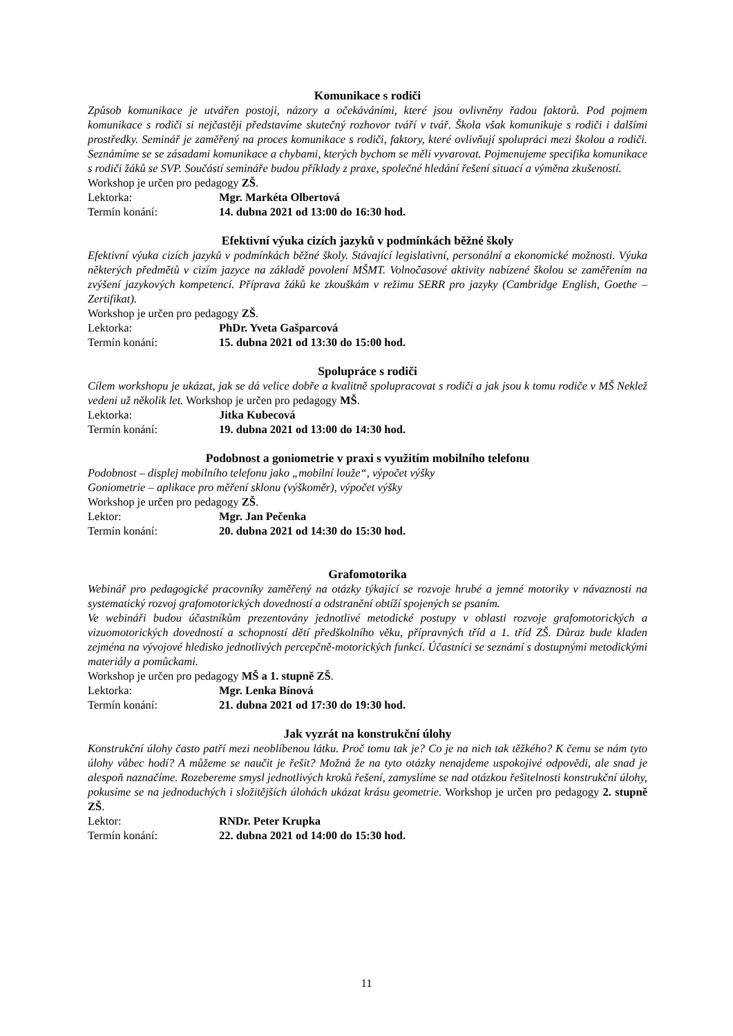Komunikace s rodiči
Způsob komunikace je utvářen postoji, názory a očekáváními, které jsou ovlivněny řadou faktorů. Pod pojmem komunikace s rodiči si nejčastěji představíme skutečný rozhovor tváří v tvář. Škola však komunikuje s rodiči i dalšími prostředky. Seminář je zaměřený na proces komunikace s rodiči, faktory, které ovlivňují spolupráci mezi školou a rodiči. Seznámíme se se zásadami komunikace a chybami, kterých bychom se měli vyvarovat. Pojmenujeme specifika komunikace s rodiči žáků se SVP. Součástí semináře budou příklady z praxe, společné hledání řešení situací a výměna zkušeností.
Workshop je určen pro pedagogy ZŠ.
Lektorka: Mgr. Markéta Olbertová
Termín konání: 14. dubna 2021 od 13:00 do 16:30 hod.
Efektivní výuka cizích jazyků v podmínkách běžné školy
Efektivní výuka cizích jazyků v podmínkách běžné školy. Stávající legislativní, personální a ekonomické možnosti. Výuka některých předmětů v cizím jazyce na základě povolení MŠMT. Volnočasové aktivity nabízené školou se zaměřením na zvýšení jazykových kompetencí. Příprava žáků ke zkouškám v režimu SERR pro jazyky (Cambridge English, Goethe – Zertifikat).
Workshop je určen pro pedagogy ZŠ.
Lektorka: PhDr. Yveta Gašparcová
Termín konání: 15. dubna 2021 od 13:30 do 15:00 hod.
Spolupráce s rodiči
Cílem workshopu je ukázat, jak se dá velice dobře a kvalitně spolupracovat s rodiči a jak jsou k tomu rodiče v MŠ Neklež vedeni už několik let. Workshop je určen pro pedagogy MŠ.
Lektorka: Jitka Kubecová
Termín konání: 19. dubna 2021 od 13:00 do 14:30 hod.
Podobnost a goniometrie v praxi s využitím mobilního telefonu
Podobnost – displej mobilního telefonu jako „mobilní louže“, výpočet výšky
Goniometrie – aplikace pro měření sklonu (výškoměr), výpočet výšky
Workshop je určen pro pedagogy ZŠ.
Lektor: Mgr. Jan Pečenka
Termín konání: 20. dubna 2021 od 14:30 do 15:30 hod.
Grafomotorika
Webinář pro pedagogické pracovníky zaměřený na otázky týkající se rozvoje hrubé a jemné motoriky v návaznosti na systematický rozvoj grafomotorických dovedností a odstranění obtíží spojených se psaním.
Ve webináři budou účastníkům prezentovány jednotlivé metodické postupy v oblasti rozvoje grafomotorických a vizuomotorických dovedností a schopností dětí předškolního věku, přípravných tříd a 1. tříd ZŠ. Důraz bude kladen zejména na vývojové hledisko jednotlivých percepčně-motorických funkcí. Účastníci se seznámí s dostupnými metodickými materiály a pomůckami.
Workshop je určen pro pedagogy MŠ a 1. stupně ZŠ.
Lektorka: Mgr. Lenka Bínová
Termín konání: 21. dubna 2021 od 17:30 do 19:30 hod.
Jak vyzrát na konstrukční úlohy
Konstrukční úlohy často patří mezi neoblíbenou látku. Proč tomu tak je? Co je na nich tak těžkého? K čemu se nám tyto úlohy vůbec hodí? A můžeme se naučit je řešit? Možná že na tyto otázky nenajdeme uspokojivé odpovědi, ale snad je alespoň naznačíme. Rozebereme smysl jednotlivých kroků řešení, zamyslíme se nad otázkou řešitelnosti konstrukční úlohy, pokusíme se na jednoduchých i složitějších úlohách ukázat krásu geometrie. Workshop je určen pro pedagogy 2. stupně ZŠ.
Lektor: RNDr. Peter Krupka
Termín konání: 22. dubna 2021 od 14:00 do 15:30 hod.
11